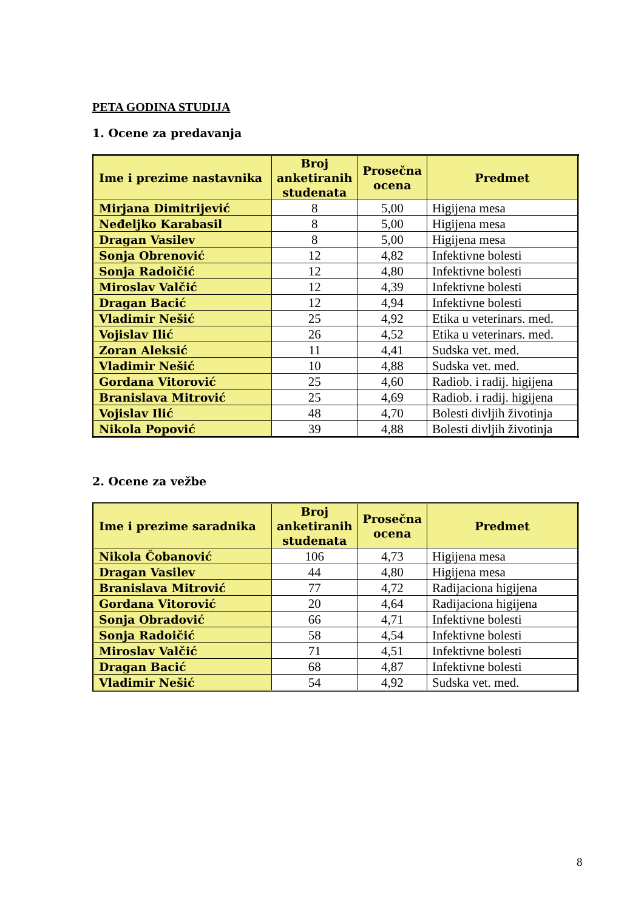PETA GODINA STUDIJA
1. Ocene za predavanja
| Ime i prezime nastavnika | Broj anketiranih studenata | Prosečna ocena | Predmet |
| --- | --- | --- | --- |
| Mirjana Dimitrijević | 8 | 5,00 | Higijena mesa |
| Neđeljko Karabasil | 8 | 5,00 | Higijena mesa |
| Dragan Vasilev | 8 | 5,00 | Higijena mesa |
| Sonja Obrenović | 12 | 4,82 | Infektivne bolesti |
| Sonja Radoičić | 12 | 4,80 | Infektivne bolesti |
| Miroslav Valčić | 12 | 4,39 | Infektivne bolesti |
| Dragan Bacić | 12 | 4,94 | Infektivne bolesti |
| Vladimir Nešić | 25 | 4,92 | Etika u veterinars. med. |
| Vojislav Ilić | 26 | 4,52 | Etika u veterinars. med. |
| Zoran Aleksić | 11 | 4,41 | Sudska vet. med. |
| Vladimir Nešić | 10 | 4,88 | Sudska vet. med. |
| Gordana Vitorović | 25 | 4,60 | Radiob. i radij. higijena |
| Branislava Mitrović | 25 | 4,69 | Radiob. i radij. higijena |
| Vojislav Ilić | 48 | 4,70 | Bolesti divljih životinja |
| Nikola Popović | 39 | 4,88 | Bolesti divljih životinja |
2. Ocene za vežbe
| Ime i prezime saradnika | Broj anketiranih studenata | Prosečna ocena | Predmet |
| --- | --- | --- | --- |
| Nikola Čobanović | 106 | 4,73 | Higijena mesa |
| Dragan Vasilev | 44 | 4,80 | Higijena mesa |
| Branislava Mitrović | 77 | 4,72 | Radijaciona higijena |
| Gordana Vitorović | 20 | 4,64 | Radijaciona higijena |
| Sonja Obradović | 66 | 4,71 | Infektivne bolesti |
| Sonja Radoičić | 58 | 4,54 | Infektivne bolesti |
| Miroslav Valčić | 71 | 4,51 | Infektivne bolesti |
| Dragan Bacić | 68 | 4,87 | Infektivne bolesti |
| Vladimir Nešić | 54 | 4,92 | Sudska vet. med. |
8